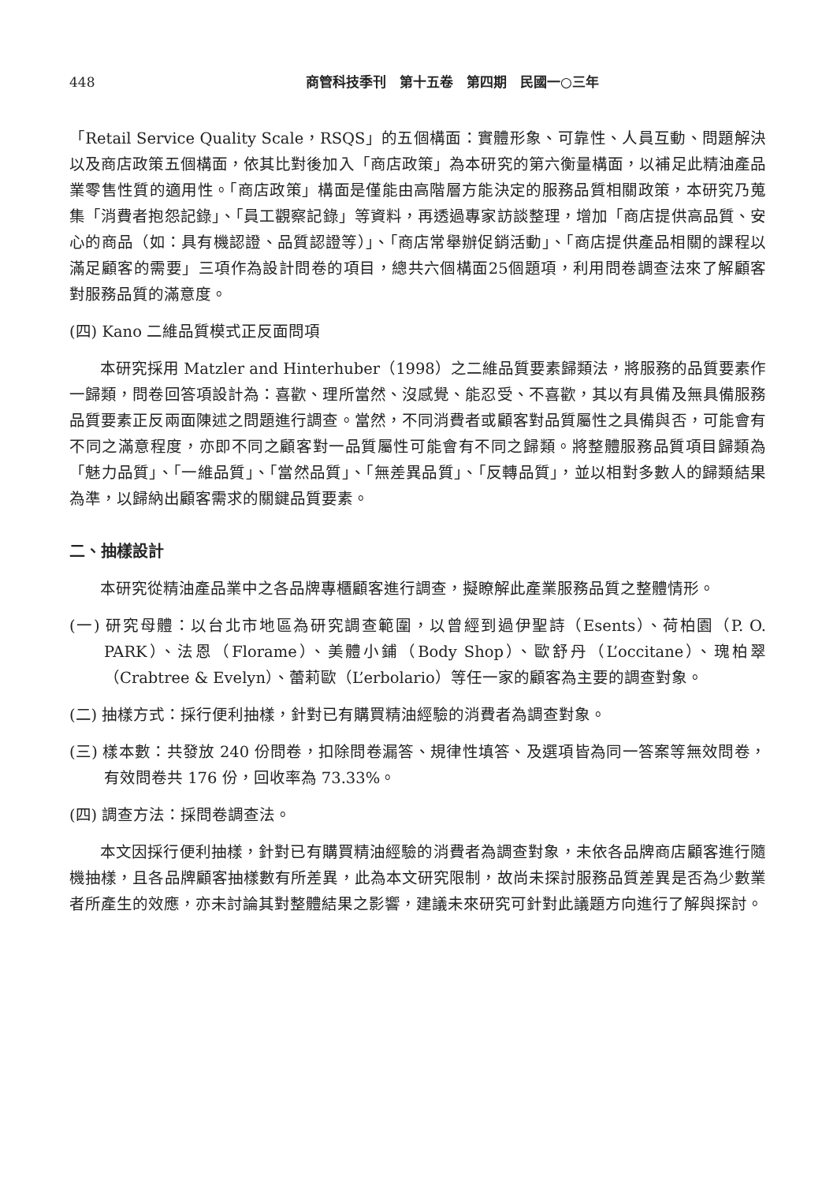448 商管科技季刊　第十五卷　第四期　民國一○三年
「Retail Service Quality Scale，RSQS」的五個構面：實體形象、可靠性、人員互動、問題解決以及商店政策五個構面，依其比對後加入「商店政策」為本研究的第六衡量構面，以補足此精油產品業零售性質的適用性。「商店政策」構面是僅能由高階層方能決定的服務品質相關政策，本研究乃蒐集「消費者抱怨記錄」、「員工觀察記錄」等資料，再透過專家訪談整理，增加「商店提供高品質、安心的商品（如：具有機認證、品質認證等）」、「商店常舉辦促銷活動」、「商店提供產品相關的課程以滿足顧客的需要」三項作為設計問卷的項目，總共六個構面25個題項，利用問卷調查法來了解顧客對服務品質的滿意度。
(四) Kano 二維品質模式正反面問項
本研究採用 Matzler and Hinterhuber（1998）之二維品質要素歸類法，將服務的品質要素作一歸類，問卷回答項設計為：喜歡、理所當然、沒感覺、能忍受、不喜歡，其以有具備及無具備服務品質要素正反兩面陳述之問題進行調查。當然，不同消費者或顧客對品質屬性之具備與否，可能會有不同之滿意程度，亦即不同之顧客對一品質屬性可能會有不同之歸類。將整體服務品質項目歸類為「魅力品質」、「一維品質」、「當然品質」、「無差異品質」、「反轉品質」，並以相對多數人的歸類結果為準，以歸納出顧客需求的關鍵品質要素。
二、抽樣設計
本研究從精油產品業中之各品牌專櫃顧客進行調查，擬瞭解此產業服務品質之整體情形。
(一) 研究母體：以台北市地區為研究調查範圍，以曾經到過伊聖詩（Esents）、荷柏園（P. O. PARK）、法恩（Florame）、美體小鋪（Body Shop）、歐舒丹（L’occitane）、瑰柏翠（Crabtree & Evelyn）、蕾莉歐（L’erbolario）等任一家的顧客為主要的調查對象。
(二) 抽樣方式：採行便利抽樣，針對已有購買精油經驗的消費者為調查對象。
(三) 樣本數：共發放 240 份問卷，扣除問卷漏答、規律性填答、及選項皆為同一答案等無效問卷，有效問卷共 176 份，回收率為 73.33%。
(四) 調查方法：採問卷調查法。
本文因採行便利抽樣，針對已有購買精油經驗的消費者為調查對象，未依各品牌商店顧客進行隨機抽樣，且各品牌顧客抽樣數有所差異，此為本文研究限制，故尚未探討服務品質差異是否為少數業者所產生的效應，亦未討論其對整體結果之影響，建議未來研究可針對此議題方向進行了解與探討。